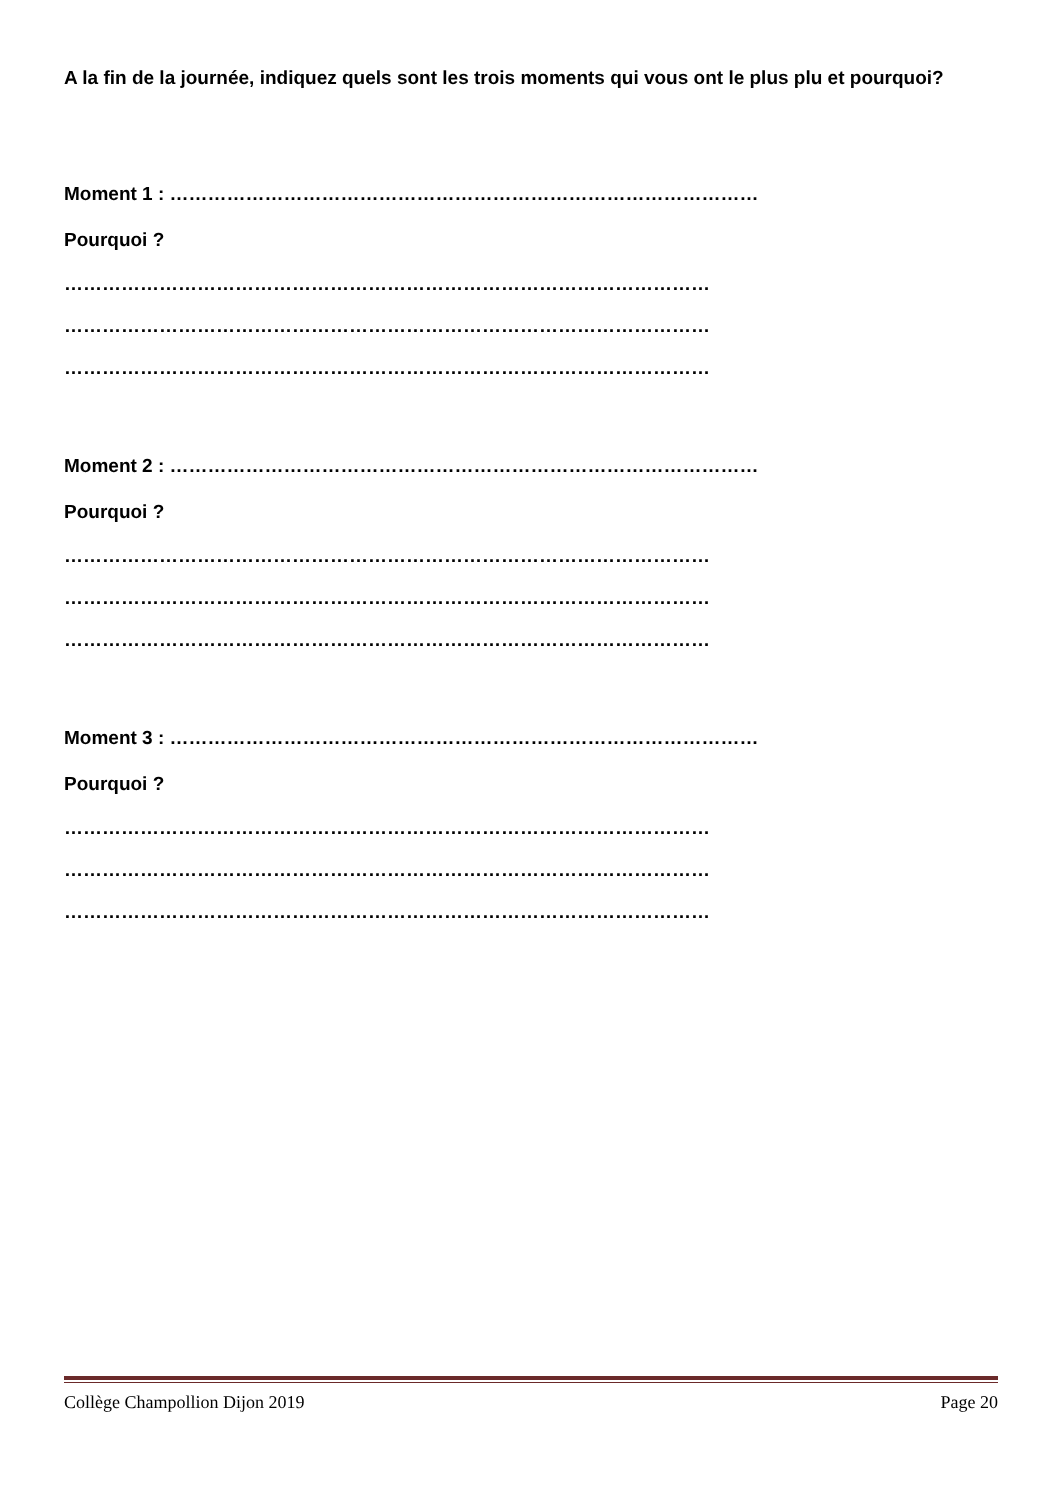A la fin de la journée, indiquez quels sont les trois moments qui vous ont le plus plu et pourquoi?
Moment 1 : …………………………………………………………………………………
Pourquoi ?
…………………………………………………………………………………………
…………………………………………………………………………………………
…………………………………………………………………………………………
Moment 2 : …………………………………………………………………………………
Pourquoi ?
…………………………………………………………………………………………
…………………………………………………………………………………………
…………………………………………………………………………………………
Moment 3 : …………………………………………………………………………………
Pourquoi ?
…………………………………………………………………………………………
…………………………………………………………………………………………
…………………………………………………………………………………………
Collège Champollion Dijon 2019 Page 20